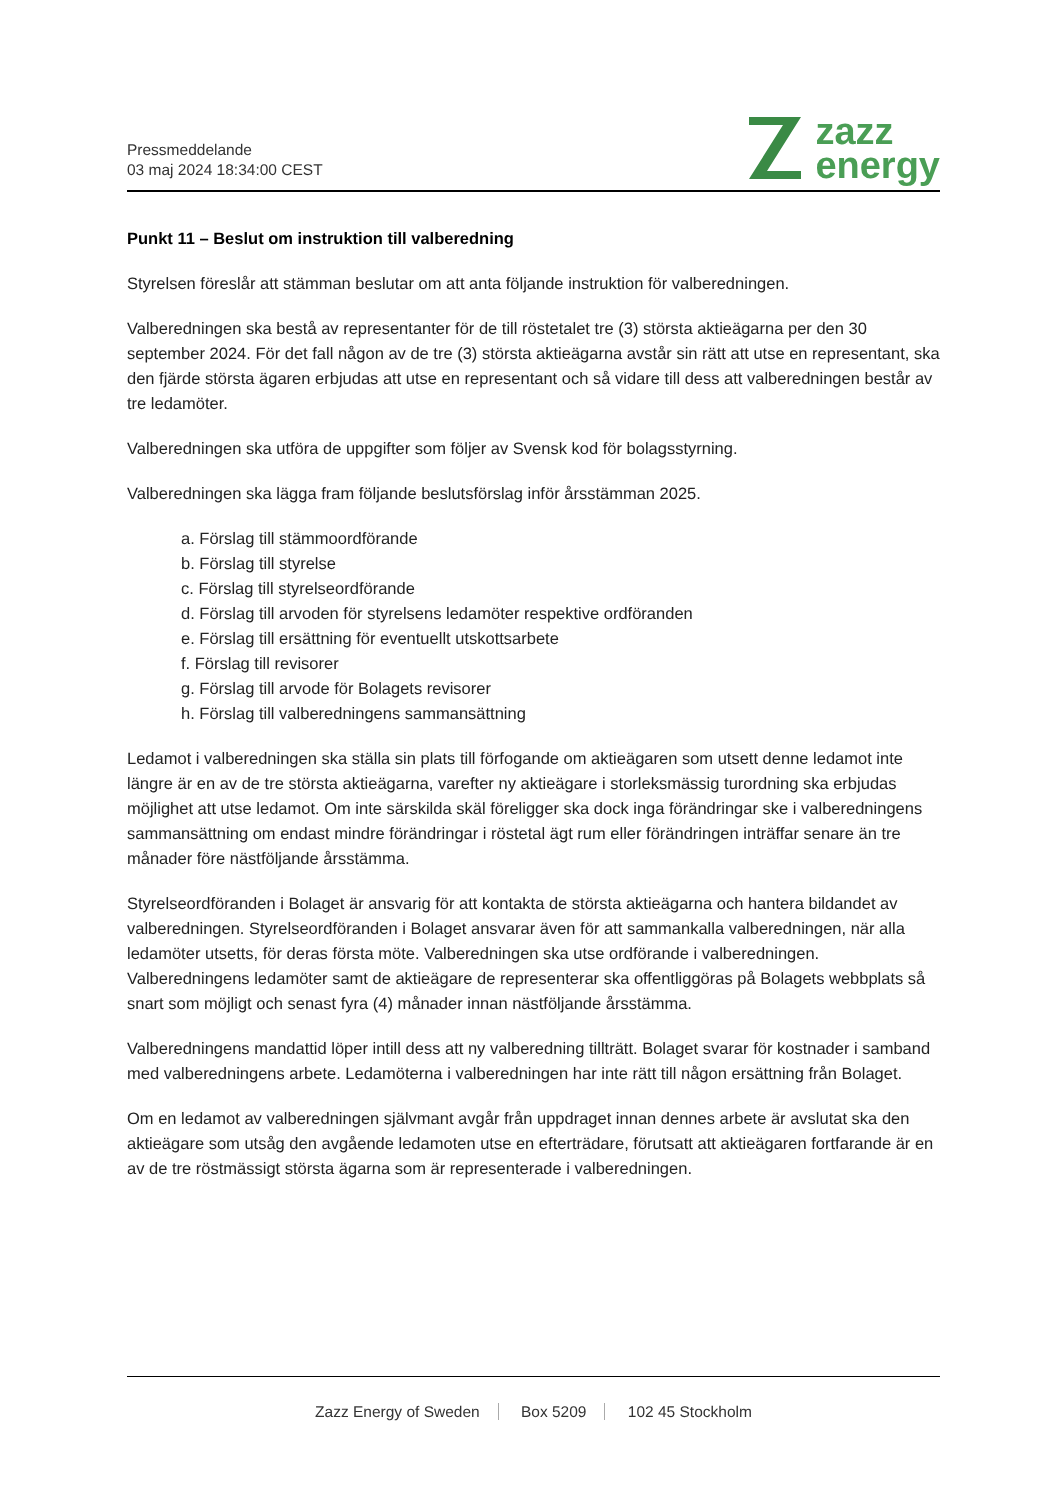Pressmeddelande
03 maj 2024 18:34:00 CEST
zazz
energy
Punkt 11 – Beslut om instruktion till valberedning
Styrelsen föreslår att stämman beslutar om att anta följande instruktion för valberedningen.
Valberedningen ska bestå av representanter för de till röstetalet tre (3) största aktieägarna per den 30 september 2024. För det fall någon av de tre (3) största aktieägarna avstår sin rätt att utse en representant, ska den fjärde största ägaren erbjudas att utse en representant och så vidare till dess att valberedningen består av tre ledamöter.
Valberedningen ska utföra de uppgifter som följer av Svensk kod för bolagsstyrning.
Valberedningen ska lägga fram följande beslutsförslag inför årsstämman 2025.
a. Förslag till stämmoordförande
b. Förslag till styrelse
c. Förslag till styrelseordförande
d. Förslag till arvoden för styrelsens ledamöter respektive ordföranden
e. Förslag till ersättning för eventuellt utskottsarbete
f. Förslag till revisorer
g. Förslag till arvode för Bolagets revisorer
h. Förslag till valberedningens sammansättning
Ledamot i valberedningen ska ställa sin plats till förfogande om aktieägaren som utsett denne ledamot inte längre är en av de tre största aktieägarna, varefter ny aktieägare i storleksmässig turordning ska erbjudas möjlighet att utse ledamot. Om inte särskilda skäl föreligger ska dock inga förändringar ske i valberedningens sammansättning om endast mindre förändringar i röstetal ägt rum eller förändringen inträffar senare än tre månader före nästföljande årsstämma.
Styrelseordföranden i Bolaget är ansvarig för att kontakta de största aktieägarna och hantera bildandet av valberedningen. Styrelseordföranden i Bolaget ansvarar även för att sammankalla valberedningen, när alla ledamöter utsetts, för deras första möte. Valberedningen ska utse ordförande i valberedningen. Valberedningens ledamöter samt de aktieägare de representerar ska offentliggöras på Bolagets webbplats så snart som möjligt och senast fyra (4) månader innan nästföljande årsstämma.
Valberedningens mandattid löper intill dess att ny valberedning tillträtt. Bolaget svarar för kostnader i samband med valberedningens arbete. Ledamöterna i valberedningen har inte rätt till någon ersättning från Bolaget.
Om en ledamot av valberedningen självmant avgår från uppdraget innan dennes arbete är avslutat ska den aktieägare som utsåg den avgående ledamoten utse en efterträdare, förutsatt att aktieägaren fortfarande är en av de tre röstmässigt största ägarna som är representerade i valberedningen.
Zazz Energy of Sweden Box 5209 102 45 Stockholm